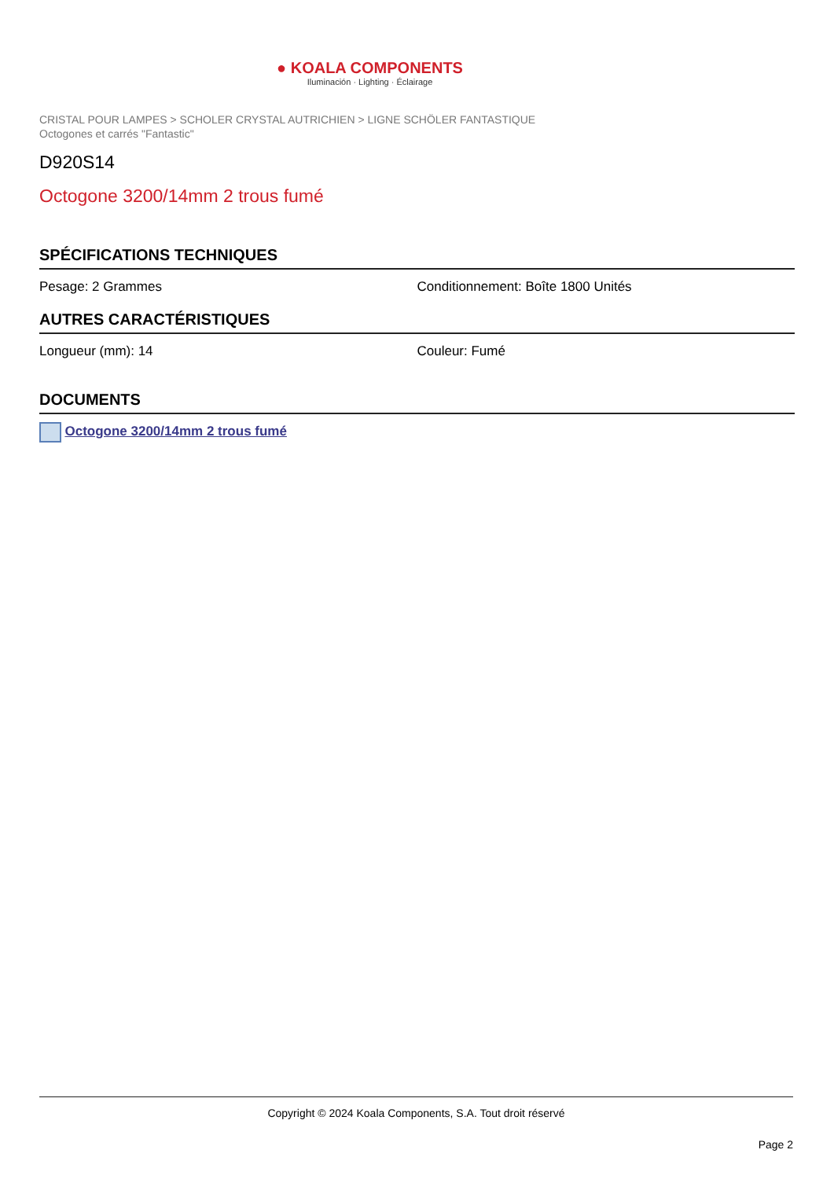● KOALA COMPONENTS
Iluminación · Lighting · Éclairage
CRISTAL POUR LAMPES > SCHOLER CRYSTAL AUTRICHIEN > LIGNE SCHÖLER FANTASTIQUE
Octogones et carrés "Fantastic"
D920S14
Octogone 3200/14mm 2 trous fumé
SPÉCIFICATIONS TECHNIQUES
Pesage: 2 Grammes Conditionnement: Boîte 1800 Unités
AUTRES CARACTÉRISTIQUES
Longueur (mm): 14 Couleur: Fumé
DOCUMENTS
Octogone 3200/14mm 2 trous fumé
Copyright © 2024 Koala Components, S.A. Tout droit réservé
Page 2